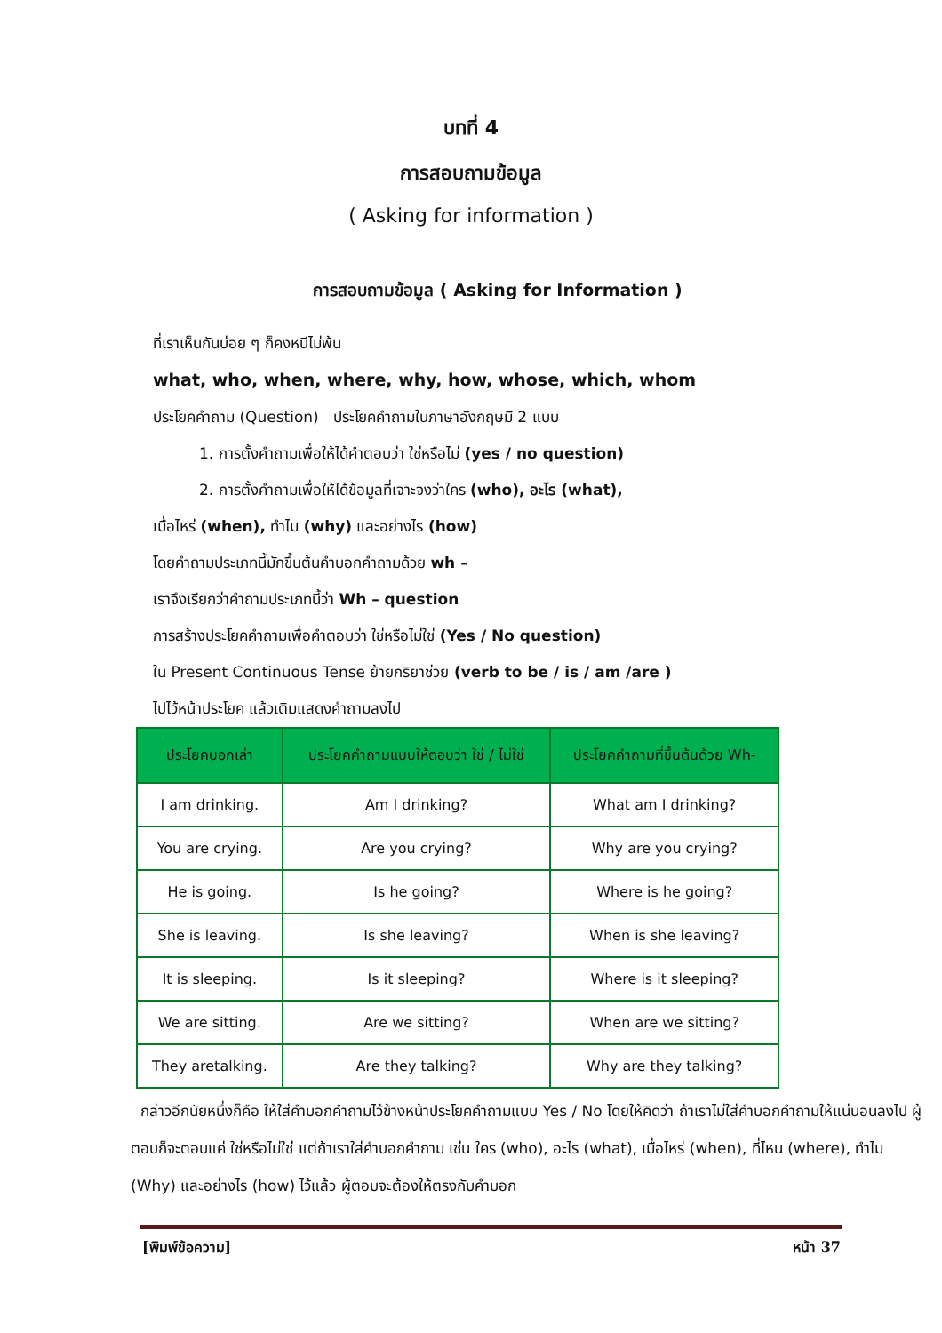บทที่ 4
การสอบถามข้อมูล
( Asking for information )
การสอบถามข้อมูล ( Asking for Information )
ที่เราเห็นกันบ่อย ๆ ก็คงหนีไม่พ้น
what, who, when, where, why, how, whose, which, whom
ประโยคคำถาม (Question) ประโยคคำถามในภาษาอังกฤษมี 2 แบบ
1. การตั้งคำถามเพื่อให้ได้คำตอบว่า ใช่หรือไม่ (yes / no question)
2. การตั้งคำถามเพื่อให้ได้ข้อมูลที่เจาะจงว่าใคร (who), อะไร (what),
เมื่อไหร่ (when), ทำไม (why) และอย่างไร (how)
โดยคำถามประเภทนี้มักขึ้นต้นคำบอกคำถามด้วย wh –
เราจึงเรียกว่าคำถามประเภทนี้ว่า Wh – question
การสร้างประโยคคำถามเพื่อคำตอบว่า ใช่หรือไม่ใช่ (Yes / No question)
ใน Present Continuous Tense ย้ายกริยาช่วย (verb to be / is / am /are )
ไปไว้หน้าประโยค แล้วเติมแสดงคำถามลงไป
| ประโยคบอกเล่า | ประโยคคำถามแบบให้ตอบว่า ใช่ / ไม่ใช่ | ประโยคคำถามที่ขึ้นต้นด้วย Wh- |
| --- | --- | --- |
| I am drinking. | Am I drinking? | What am I drinking? |
| You are crying. | Are you crying? | Why are you crying? |
| He is going. | Is he going? | Where is he going? |
| She is leaving. | Is she leaving? | When is she leaving? |
| It is sleeping. | Is it sleeping? | Where is it sleeping? |
| We are sitting. | Are we sitting? | When are we sitting? |
| They aretalking. | Are they talking? | Why are they talking? |
กล่าวอีกนัยหนึ่งก็คือ ให้ใส่คำบอกคำถามไว้ข้างหน้าประโยคคำถามแบบ Yes / No โดยให้คิดว่า ถ้าเราไม่ใส่คำบอกคำถามให้แน่นอนลงไป ผู้ตอบก็จะตอบแค่ ใช่หรือไม่ใช่ แต่ถ้าเราใส่คำบอกคำถาม เช่น ใคร (who), อะไร (what), เมื่อไหร่ (when), ที่ไหน (where), ทำไม (Why) และอย่างไร (how) ไว้แล้ว ผู้ตอบจะต้องให้ตรงกับคำบอก
[พิมพ์ข้อความ] หน้า 37